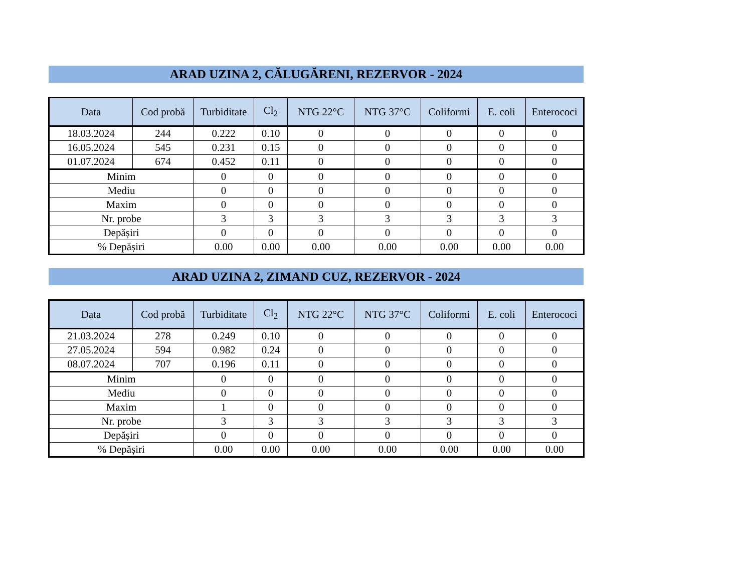ARAD UZINA 2, CĂLUGĂRENI, REZERVOR - 2024
| Data | Cod probă | Turbiditate | Cl<sub>2</sub> | NTG 22°C | NTG 37°C | Coliformi | E. coli | Enterococi |
| --- | --- | --- | --- | --- | --- | --- | --- | --- |
| 18.03.2024 | 244 | 0.222 | 0.10 | 0 | 0 | 0 | 0 | 0 |
| 16.05.2024 | 545 | 0.231 | 0.15 | 0 | 0 | 0 | 0 | 0 |
| 01.07.2024 | 674 | 0.452 | 0.11 | 0 | 0 | 0 | 0 | 0 |
| Minim | | 0 | 0 | 0 | 0 | 0 | 0 | 0 |
| Mediu | | 0 | 0 | 0 | 0 | 0 | 0 | 0 |
| Maxim | | 0 | 0 | 0 | 0 | 0 | 0 | 0 |
| Nr. probe | | 3 | 3 | 3 | 3 | 3 | 3 | 3 |
| Depășiri | | 0 | 0 | 0 | 0 | 0 | 0 | 0 |
| % Depășiri | | 0.00 | 0.00 | 0.00 | 0.00 | 0.00 | 0.00 | 0.00 |
ARAD UZINA 2, ZIMAND CUZ, REZERVOR - 2024
| Data | Cod probă | Turbiditate | Cl<sub>2</sub> | NTG 22°C | NTG 37°C | Coliformi | E. coli | Enterococi |
| --- | --- | --- | --- | --- | --- | --- | --- | --- |
| 21.03.2024 | 278 | 0.249 | 0.10 | 0 | 0 | 0 | 0 | 0 |
| 27.05.2024 | 594 | 0.982 | 0.24 | 0 | 0 | 0 | 0 | 0 |
| 08.07.2024 | 707 | 0.196 | 0.11 | 0 | 0 | 0 | 0 | 0 |
| Minim | | 0 | 0 | 0 | 0 | 0 | 0 | 0 |
| Mediu | | 0 | 0 | 0 | 0 | 0 | 0 | 0 |
| Maxim | | 1 | 0 | 0 | 0 | 0 | 0 | 0 |
| Nr. probe | | 3 | 3 | 3 | 3 | 3 | 3 | 3 |
| Depășiri | | 0 | 0 | 0 | 0 | 0 | 0 | 0 |
| % Depășiri | | 0.00 | 0.00 | 0.00 | 0.00 | 0.00 | 0.00 | 0.00 |